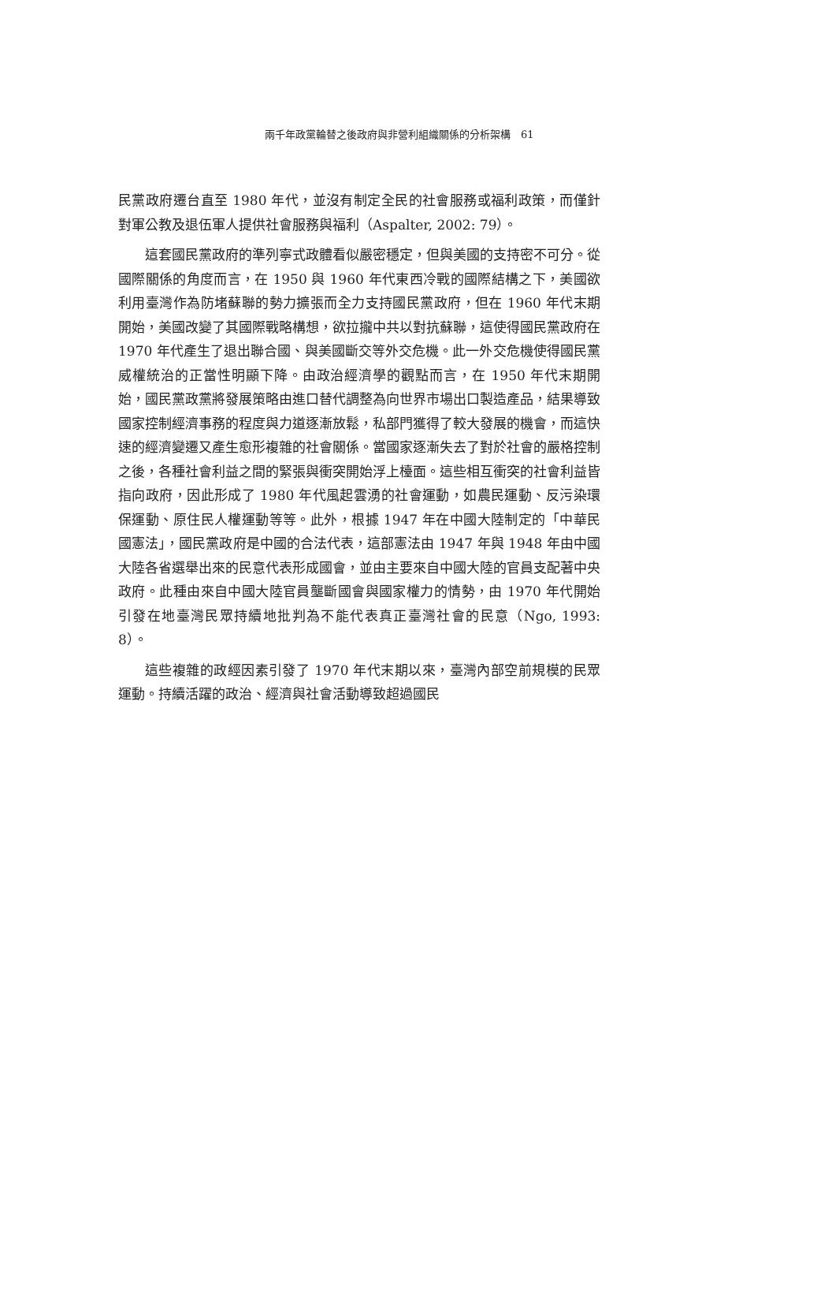兩千年政黨輪替之後政府與非營利組織關係的分析架構　61
民黨政府遷台直至 1980 年代，並沒有制定全民的社會服務或福利政策，而僅針對軍公教及退伍軍人提供社會服務與福利（Aspalter, 2002: 79）。
這套國民黨政府的準列寧式政體看似嚴密穩定，但與美國的支持密不可分。從國際關係的角度而言，在 1950 與 1960 年代東西冷戰的國際結構之下，美國欲利用臺灣作為防堵蘇聯的勢力擴張而全力支持國民黨政府，但在 1960 年代末期開始，美國改變了其國際戰略構想，欲拉攏中共以對抗蘇聯，這使得國民黨政府在 1970 年代產生了退出聯合國、與美國斷交等外交危機。此一外交危機使得國民黨威權統治的正當性明顯下降。由政治經濟學的觀點而言，在 1950 年代末期開始，國民黨政黨將發展策略由進口替代調整為向世界市場出口製造產品，結果導致國家控制經濟事務的程度與力道逐漸放鬆，私部門獲得了較大發展的機會，而這快速的經濟變遷又產生愈形複雜的社會關係。當國家逐漸失去了對於社會的嚴格控制之後，各種社會利益之間的緊張與衝突開始浮上檯面。這些相互衝突的社會利益皆指向政府，因此形成了 1980 年代風起雲湧的社會運動，如農民運動、反污染環保運動、原住民人權運動等等。此外，根據 1947 年在中國大陸制定的「中華民國憲法」，國民黨政府是中國的合法代表，這部憲法由 1947 年與 1948 年由中國大陸各省選舉出來的民意代表形成國會，並由主要來自中國大陸的官員支配著中央政府。此種由來自中國大陸官員壟斷國會與國家權力的情勢，由 1970 年代開始引發在地臺灣民眾持續地批判為不能代表真正臺灣社會的民意（Ngo, 1993: 8）。
這些複雜的政經因素引發了 1970 年代末期以來，臺灣內部空前規模的民眾運動。持續活躍的政治、經濟與社會活動導致超過國民